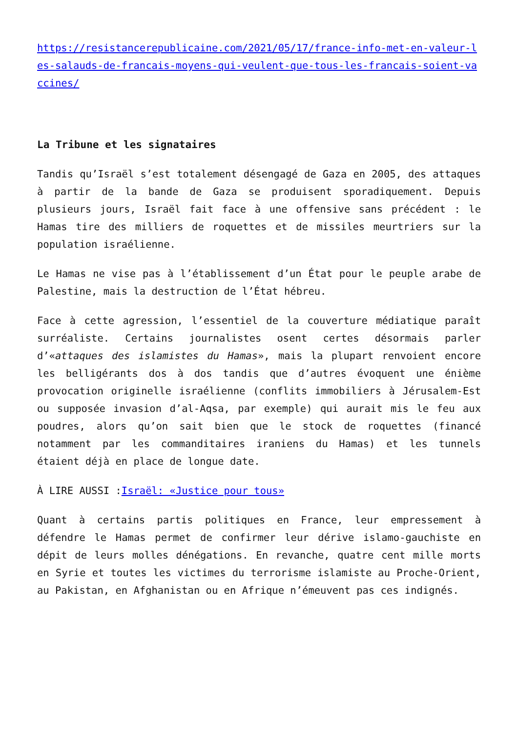https://resistancerepublicaine.com/2021/05/17/france-info-met-en-valeur-les-salauds-de-francais-moyens-qui-veulent-que-tous-les-francais-soient-vaccines/
La Tribune et les signataires
Tandis qu’Israël s’est totalement désengagé de Gaza en 2005, des attaques à partir de la bande de Gaza se produisent sporadiquement. Depuis plusieurs jours, Israël fait face à une offensive sans précédent : le Hamas tire des milliers de roquettes et de missiles meurtriers sur la population israélienne.
Le Hamas ne vise pas à l’établissement d’un État pour le peuple arabe de Palestine, mais la destruction de l’État hébreu.
Face à cette agression, l’essentiel de la couverture médiatique paraît surréaliste. Certains journalistes osent certes désormais parler d’«attaques des islamistes du Hamas», mais la plupart renvoient encore les belligérants dos à dos tandis que d’autres évoquent une énième provocation originelle israélienne (conflits immobiliers à Jérusalem-Est ou supposée invasion d’al-Aqsa, par exemple) qui aurait mis le feu aux poudres, alors qu’on sait bien que le stock de roquettes (financé notamment par les commanditaires iraniens du Hamas) et les tunnels étaient déjà en place de longue date.
À LIRE AUSSI :Israël: «Justice pour tous»
Quant à certains partis politiques en France, leur empressement à défendre le Hamas permet de confirmer leur dérive islamo-gauchiste en dépit de leurs molles dénégations. En revanche, quatre cent mille morts en Syrie et toutes les victimes du terrorisme islamiste au Proche-Orient, au Pakistan, en Afghanistan ou en Afrique n’émeuvent pas ces indignés.